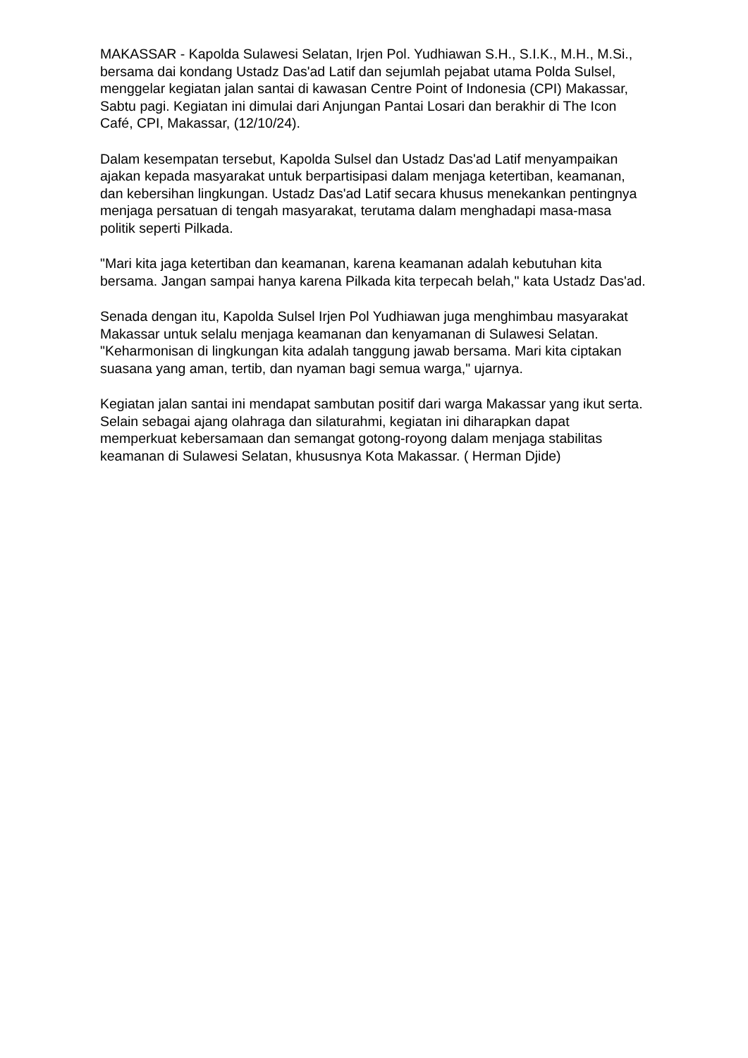MAKASSAR - Kapolda Sulawesi Selatan, Irjen Pol. Yudhiawan S.H., S.I.K., M.H., M.Si., bersama dai kondang Ustadz Das'ad Latif dan sejumlah pejabat utama Polda Sulsel, menggelar kegiatan jalan santai di kawasan Centre Point of Indonesia (CPI) Makassar, Sabtu pagi. Kegiatan ini dimulai dari Anjungan Pantai Losari dan berakhir di The Icon Café, CPI, Makassar, (12/10/24).
Dalam kesempatan tersebut, Kapolda Sulsel dan Ustadz Das'ad Latif menyampaikan ajakan kepada masyarakat untuk berpartisipasi dalam menjaga ketertiban, keamanan, dan kebersihan lingkungan. Ustadz Das'ad Latif secara khusus menekankan pentingnya menjaga persatuan di tengah masyarakat, terutama dalam menghadapi masa-masa politik seperti Pilkada.
"Mari kita jaga ketertiban dan keamanan, karena keamanan adalah kebutuhan kita bersama. Jangan sampai hanya karena Pilkada kita terpecah belah," kata Ustadz Das'ad.
Senada dengan itu, Kapolda Sulsel Irjen Pol Yudhiawan juga menghimbau masyarakat Makassar untuk selalu menjaga keamanan dan kenyamanan di Sulawesi Selatan. "Keharmonisan di lingkungan kita adalah tanggung jawab bersama. Mari kita ciptakan suasana yang aman, tertib, dan nyaman bagi semua warga," ujarnya.
Kegiatan jalan santai ini mendapat sambutan positif dari warga Makassar yang ikut serta. Selain sebagai ajang olahraga dan silaturahmi, kegiatan ini diharapkan dapat memperkuat kebersamaan dan semangat gotong-royong dalam menjaga stabilitas keamanan di Sulawesi Selatan, khususnya Kota Makassar. ( Herman Djide)